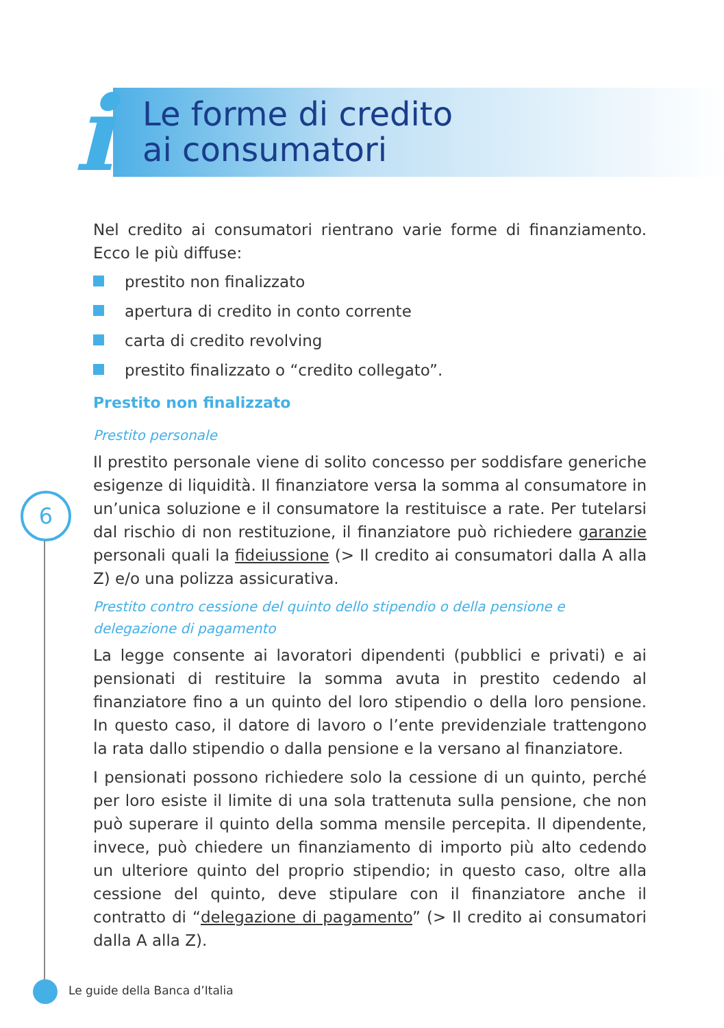i
Le forme di credito
ai consumatori
Nel credito ai consumatori rientrano varie forme di finanziamento. Ecco le più diffuse:
prestito non finalizzato
apertura di credito in conto corrente
carta di credito revolving
prestito finalizzato o “credito collegato”.
Prestito non finalizzato
Prestito personale
Il prestito personale viene di solito concesso per soddisfare generiche esigenze di liquidità. Il finanziatore versa la somma al consumatore in un’unica soluzione e il consumatore la restituisce a rate. Per tutelarsi dal rischio di non restituzione, il finanziatore può richiedere garanzie personali quali la fideiussione (> Il credito ai consumatori dalla A alla Z) e/o una polizza assicurativa.
Prestito contro cessione del quinto dello stipendio o della pensione e delegazione di pagamento
La legge consente ai lavoratori dipendenti (pubblici e privati) e ai pensionati di restituire la somma avuta in prestito cedendo al finanziatore fino a un quinto del loro stipendio o della loro pensione. In questo caso, il datore di lavoro o l’ente previdenziale trattengono la rata dallo stipendio o dalla pensione e la versano al finanziatore.
I pensionati possono richiedere solo la cessione di un quinto, perché per loro esiste il limite di una sola trattenuta sulla pensione, che non può superare il quinto della somma mensile percepita. Il dipendente, invece, può chiedere un finanziamento di importo più alto cedendo un ulteriore quinto del proprio stipendio; in questo caso, oltre alla cessione del quinto, deve stipulare con il finanziatore anche il contratto di “delegazione di pagamento” (> Il credito ai consumatori dalla A alla Z).
6
Le guide della Banca d’Italia